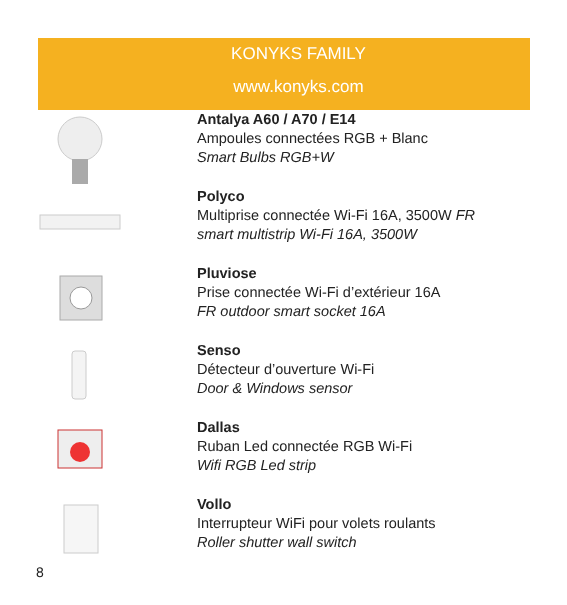KONYKS FAMILY
www.konyks.com
Antalya A60 / A70 / E14
Ampoules connectées RGB + Blanc
Smart Bulbs RGB+W
Polyco
Multiprise connectée Wi-Fi 16A, 3500W FR
smart multistrip Wi-Fi 16A, 3500W
Pluviose
Prise connectée Wi-Fi d’extérieur 16A
FR outdoor smart socket 16A
Senso
Détecteur d’ouverture Wi-Fi
Door & Windows sensor
Dallas
Ruban Led connectée RGB Wi-Fi
Wifi RGB Led strip
Vollo
Interrupteur WiFi pour volets roulants
Roller shutter wall switch
8